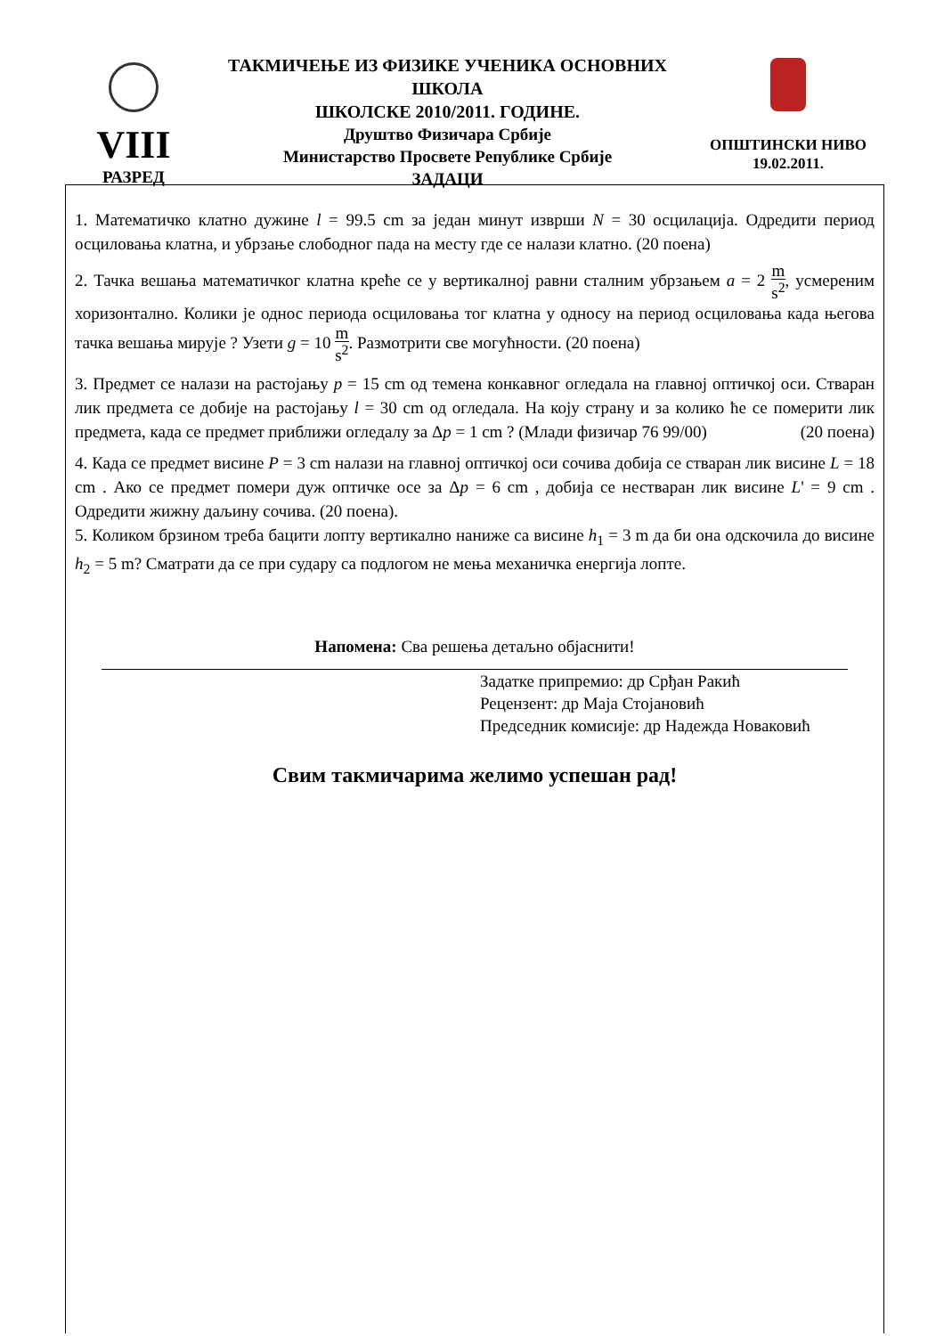ТАКМИЧЕЊЕ ИЗ ФИЗИКЕ УЧЕНИКА ОСНОВНИХ ШКОЛА
ШКОЛСКЕ 2010/2011. ГОДИНЕ.
VIII
РАЗРЕД
Друштво Физичара Србије
Министарство Просвете Републике Србије
ЗАДАЦИ
ОПШТИНСКИ НИВО
19.02.2011.
1. Математичко клатно дужине l = 99.5 cm за један минут изврши N = 30 осцилација. Одредити период осциловања клатна, и убрзање слободног пада на месту где се налази клатно. (20 поена)
2. Тачка вешања математичког клатна креће се у вертикалној равни сталним убрзањем a = 2 m s<sup>2</sup>, усмереним хоризонтално. Колики је однос периода осциловања тог клатна у односу на период осциловања када његова тачка вешања мирује ? Узети g = 10 m s<sup>2</sup>. Размотрити све могућности. (20 поена)
3. Предмет се налази на растојању p = 15 cm од темена конкавног огледала на главној оптичкој оси. Стваран лик предмета се добије на растојању l = 30 cm од огледала. На коју страну и за колико ће се померити лик предмета, када се предмет приближи огледалу за Δp = 1 cm ? (Млади физичар 76 99/00) (20 поена)
4. Када се предмет висине P = 3 cm налази на главној оптичкој оси сочива добија се стваран лик висине L = 18 cm . Ако се предмет помери дуж оптичке осе за Δp = 6 cm , добија се нестваран лик висине L' = 9 cm . Одредити жижну даљину сочива. (20 поена).
5. Коликом брзином треба бацити лопту вертикално наниже са висине h<sub>1</sub> = 3 m да би она одскочила до висине h<sub>2</sub> = 5 m? Сматрати да се при судару са подлогом не мења механичка енергија лопте.
Напомена: Сва решења детаљно објаснити!
Задатке припремио: др Срђан Ракић
Рецензент: др Маја Стојановић
Председник комисије: др Надежда Новаковић
Свим такмичарима желимо успешан рад!